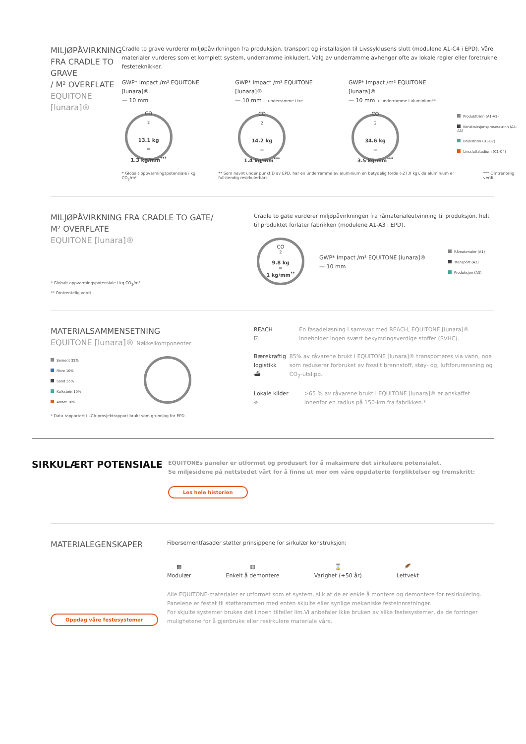MILJØPÅVIRKNING
FRA CRADLE TO GRAVE
/ M² OVERFLATE
EQUITONE [lunara]®
Cradle to grave vurderer miljøpåvirkningen fra produksjon, transport og installasjon til Livssyklusens slutt (modulene A1-C4 i EPD). Våre materialer vurderes som et komplett system, underramme inkludert. Valg av underramme avhenger ofte av lokale regler eller foretrukne festeteknikker.
GWP* Impact /m² EQUITONE [lunara]®
— 10 mm
CO<sub>2</sub>
13.1 kg
=
1.3 kg/mm<sup>***</sup>
GWP* Impact /m² EQUITONE [lunara]®
— 10 mm + underramme i tre
CO<sub>2</sub>
14.2 kg
=
1.4 kg/mm<sup>***</sup>
GWP* Impact /m² EQUITONE [lunara]®
— 10 mm + underramme i aluminium**
CO<sub>2</sub>
34.6 kg
=
3.5 kg/mm<sup>***</sup>
Produkttrinn (A1-A3)
Konstruksjonsprosesstrinn (A4-A5)
Brukstrinn (B1-B7)
Livssluttstadium (C1-C4)
* Globalt oppvarmingspotensiale i kg CO<sub>2</sub>/m² ** Som nevnt under punkt D av EPD, har en underramme av aluminium en betydelig forde (-27,0 kg), da aluminium er fullstendig resirkulerbart. *** Omtrentelig verdi
MILJØPÅVIRKNING FRA CRADLE TO GATE/
M² OVERFLATE
EQUITONE [lunara]®
* Globalt oppvarmingspotensiale i kg CO<sub>2</sub>/m²
** Omtrentelig verdi
Cradle to gate vurderer miljøpåvirkningen fra råmaterialeutvinning til produksjon, helt til produktet forlater fabrikken (modulene A1-A3 i EPD).
CO<sub>2</sub>
9.8 kg
=
1 kg/mm<sup>**</sup>
GWP* Impact /m² EQUITONE [lunara]®
— 10 mm
Råmaterialer (A1)
Transport (A2)
Produksjon (A3)
MATERIALSAMMENSETNING
EQUITONE [lunara]® Nøkkelkomponenter
Sement 35%
Fibre 10%
Sand 35%
Kalkstein 10%
Annet 10%
* Data rapportert i LCA-prosjektrapport brukt som grunnlag for EPD.
REACH
☑
En fasadeløsning i samsvar med REACH, EQUITONE [lunara]® Inneholder ingen svært bekymringsverdige stoffer (SVHC).
Bærekraftig logistikk
⛴
85% av råvarene brukt i EQUITONE [lunara]® transporteres via vann, noe som reduserer forbruket av fossilt brennstoff, støy- og, luftforurensning og CO<sub>2</sub>-utslipp.
Lokale kilder
⌖
>65 % av råvarene brukt i EQUITONE [lunara]® er anskaffet innenfor en radius på 150-km fra fabrikken.*
SIRKULÆRT POTENSIALE
EQUITONEs paneler er utformet og produsert for å maksimere det sirkulære potensialet.
Se miljøsidene på nettstedet vårt for å finne ut mer om våre oppdaterte forpliktelser og fremskritt:
Les hele historien
MATERIALEGENSKAPER
Oppdag våre festesystemer
Fibersementfasader støtter prinsippene for sirkulær konstruksjon:
▦
Modulær
▥
Enkelt å demontere
⌛
Varighet (+50 år)
🪶
Lettvekt
Alle EQUITONE-materialer er utformet som et system, slik at de er enkle å montere og demontere for resirkulering. Panelene er festet til støtterammen med enten skjulte eller synlige mekaniske festeinnretninger.
For skjulte systemer brukes det i noen tilfeller lim.Vi anbefaler ikke bruken av slike festesystemer, da de forringer mulighetene for å gjenbruke eller resirkulere materiale våre.